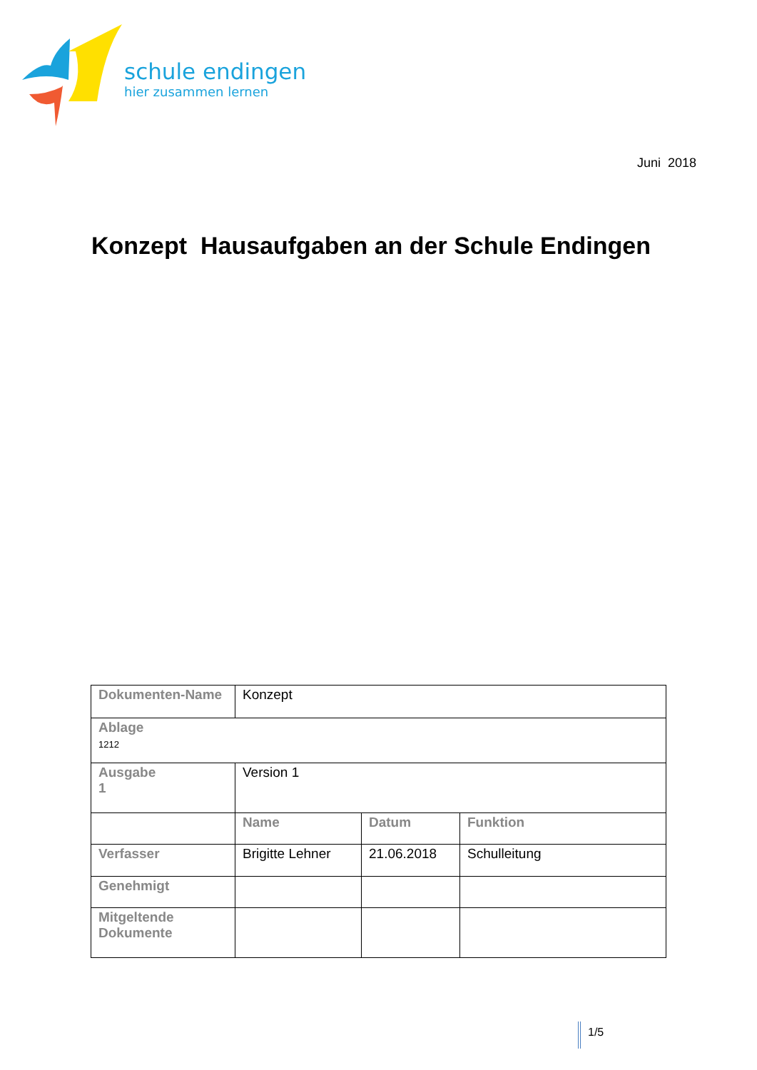schule endingen
hier zusammen lernen
Juni 2018
Konzept Hausaufgaben an der Schule Endingen
| Dokumenten-Name | Konzept | | |
| Ablage 1212 | | | |
| Ausgabe 1 | Version 1 | | |
| | Name | Datum | Funktion |
| Verfasser | Brigitte Lehner | 21.06.2018 | Schulleitung |
| Genehmigt | | | |
| Mitgeltende Dokumente | | | |
1/5